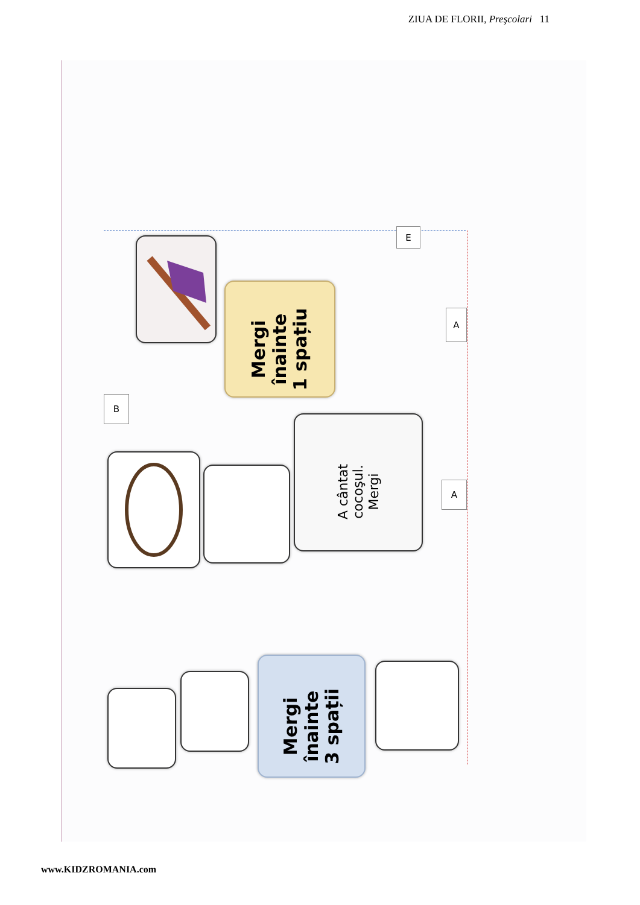ZIUA DE FLORII, Preşcolari 11
Mergi
înainte
1 spațiu
B
E
A
A
A cântat
cocoşul.
Mergi
Mergi
înainte
3 spații
www.KIDZROMANIA.com